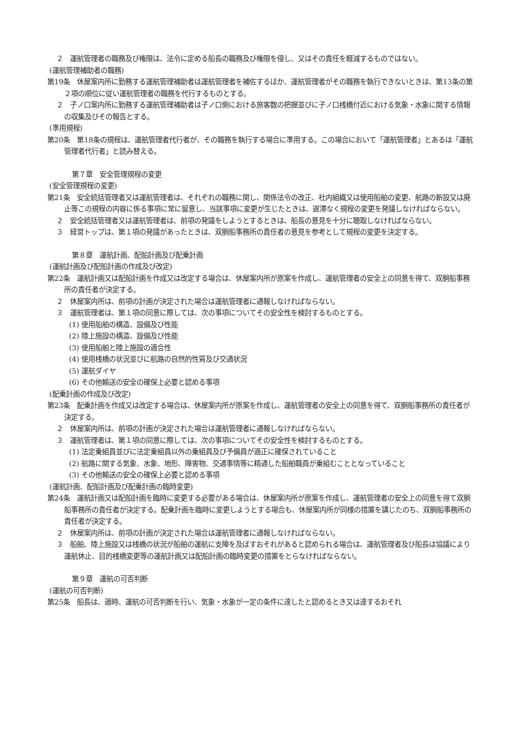２　運航管理者の職務及び権限は、法令に定める船長の職務及び権限を侵し、又はその責任を軽減するものではない。
(運航管理補助者の職務)
第19条　休屋案内所に勤務する運航管理補助者は運航管理者を補佐するほか、運航管理者がその職務を執行できないときは、第13条の第２項の順位に従い運航管理者の職務を代行するものとする。
２　子ノ口案内所に勤務する運航管理補助者は子ノ口側における旅客数の把握並びに子ノ口桟橋付近における気象・水象に関する情報の収集及びその報告とする。
(準用規程)
第20条　第18条の規程は、運航管理者代行者が、その職務を執行する場合に準用する。この場合において「運航管理者」とあるは「運航管理者代行者」と読み替える。
第７章　安全管理規程の変更
(安全管理規程の変更)
第21条　安全統括管理者又は運航管理者は、それぞれの職務に関し、関係法令の改正、社内組織又は使用船舶の変更、航路の新設又は廃止等この規程の内容に係る事項に常に留意し、当該事項に変更が生じたときは、遅滞なく規程の変更を発議しなければならない。
２　安全統括管理者又は運航管理者は、前項の発議をしようとするときは、船長の意見を十分に聴取しなければならない。
３　経営トップは、第１項の発議があったときは、双胴船事務所の責任者の意見を参考として規程の変更を決定する。
第８章　運航計画、配船計画及び配乗計画
(運航計画及び配船計画の作成及び改定)
第22条　運航計画又は配船計画を作成又は改定する場合は、休屋案内所が原案を作成し、運航管理者の安全上の同意を得て、双胴船事務所の責任者が決定する。
２　休屋案内所は、前項の計画が決定された場合は運航管理者に通報しなければならない。
３　運航管理者は、第１項の同意に際しては、次の事項についてその安全性を検討するものとする。
(1) 使用船舶の構造、設備及び性能
(2) 陸上施設の構造、設備及び性能
(3) 使用船舶と陸上施設の適合性
(4) 使用桟橋の状況並びに航路の自然的性質及び交通状況
(5) 運航ダイヤ
(6) その他輸送の安全の確保上必要と認める事項
(配乗計画の作成及び改定)
第23条　配乗計画を作成又は改定する場合は、休屋案内所が原案を作成し、運航管理者の安全上の同意を得て、双胴船事務所の責任者が決定する。
２　休屋案内所は、前項の計画が決定された場合は運航管理者に通報しなければならない。
３　運航管理者は、第１項の同意に際しては、次の事項についてその安全性を検討するものとする。
(1) 法定乗組員並びに法定乗組員以外の乗組員及び予備員が適正に確保されていること
(2) 航路に関する気象、水象、地形、障害物、交通事情等に精通した船舶職員が乗組むこととなっていること
(3) その他輸送の安全の確保上必要と認める事項
(運航計画、配船計画及び配乗計画の臨時変更)
第24条　運航計画又は配船計画を臨時に変更する必要がある場合は、休屋案内所が原案を作成し、運航管理者の安全上の同意を得て双胴船事務所の責任者が決定する。配乗計画を臨時に変更しようとする場合も、休屋案内所が同様の措置を講じたのち、双胴船事務所の責任者が決定する。
２　休屋案内所は、前項の計画が決定された場合は運航管理者に通報しなければならない。
３　船舶、陸上施設又は桟橋の状況が船舶の運航に支障を及ぼすおそれがあると認められる場合は、運航管理者及び船長は協議により運航休止、目的桟橋変更等の運航計画又は配船計画の臨時変更の措置をとらなければならない。
第９章　運航の可否判断
(運航の可否判断)
第25条　船長は、適時、運航の可否判断を行い、気象・水象が一定の条件に達したと認めるとき又は達するおそれ